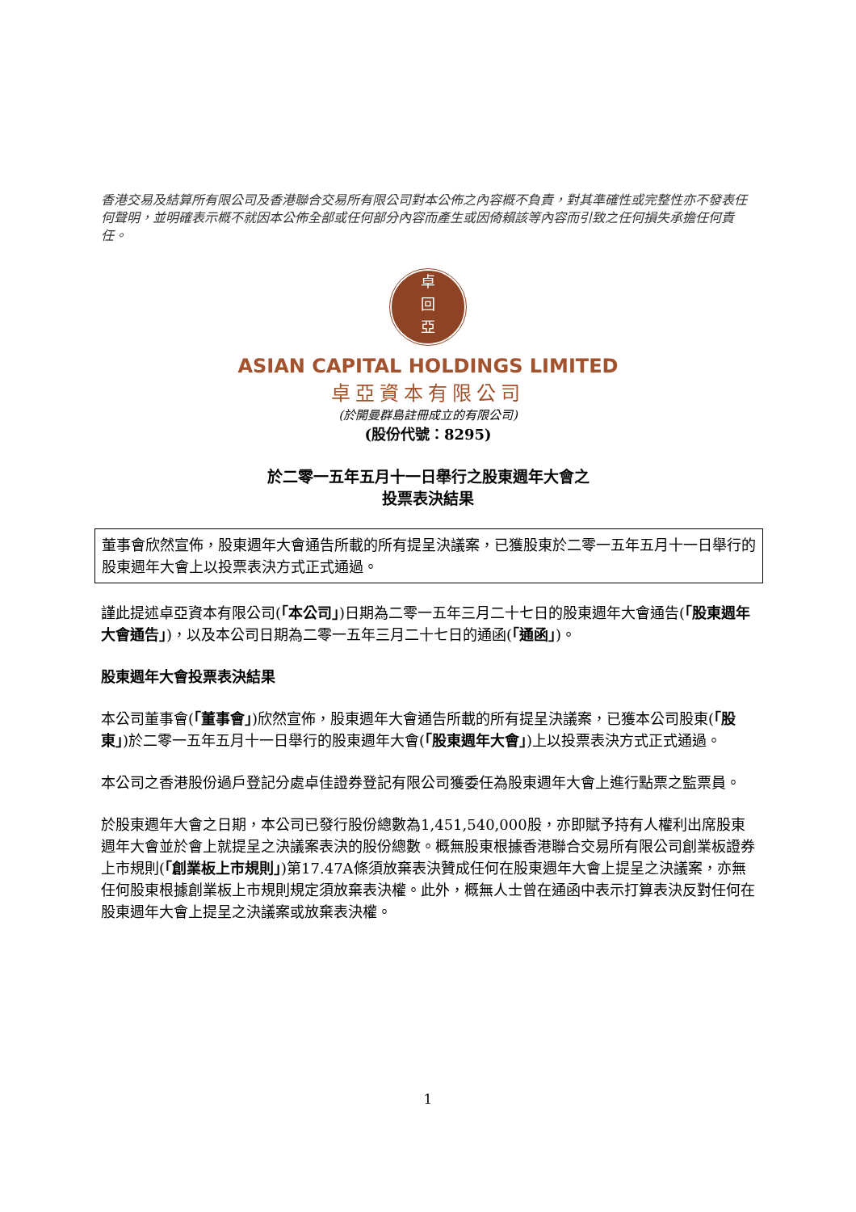香港交易及結算所有限公司及香港聯合交易所有限公司對本公佈之內容概不負責，對其準確性或完整性亦不發表任何聲明，並明確表示概不就因本公佈全部或任何部分內容而產生或因倚賴該等內容而引致之任何損失承擔任何責任。
卓
回
亞
ASIAN CAPITAL HOLDINGS LIMITED
卓亞資本有限公司
(於開曼群島註冊成立的有限公司)
(股份代號：8295)
於二零一五年五月十一日舉行之股東週年大會之
投票表決結果
董事會欣然宣佈，股東週年大會通告所載的所有提呈決議案，已獲股東於二零一五年五月十一日舉行的股東週年大會上以投票表決方式正式通過。
謹此提述卓亞資本有限公司(「本公司」)日期為二零一五年三月二十七日的股東週年大會通告(「股東週年大會通告」)，以及本公司日期為二零一五年三月二十七日的通函(「通函」)。
股東週年大會投票表決結果
本公司董事會(「董事會」)欣然宣佈，股東週年大會通告所載的所有提呈決議案，已獲本公司股東(「股東」)於二零一五年五月十一日舉行的股東週年大會(「股東週年大會」)上以投票表決方式正式通過。
本公司之香港股份過戶登記分處卓佳證券登記有限公司獲委任為股東週年大會上進行點票之監票員。
於股東週年大會之日期，本公司已發行股份總數為1,451,540,000股，亦即賦予持有人權利出席股東週年大會並於會上就提呈之決議案表決的股份總數。概無股東根據香港聯合交易所有限公司創業板證券上市規則(「創業板上市規則」)第17.47A條須放棄表決贊成任何在股東週年大會上提呈之決議案，亦無任何股東根據創業板上市規則規定須放棄表決權。此外，概無人士曾在通函中表示打算表決反對任何在股東週年大會上提呈之決議案或放棄表決權。
1